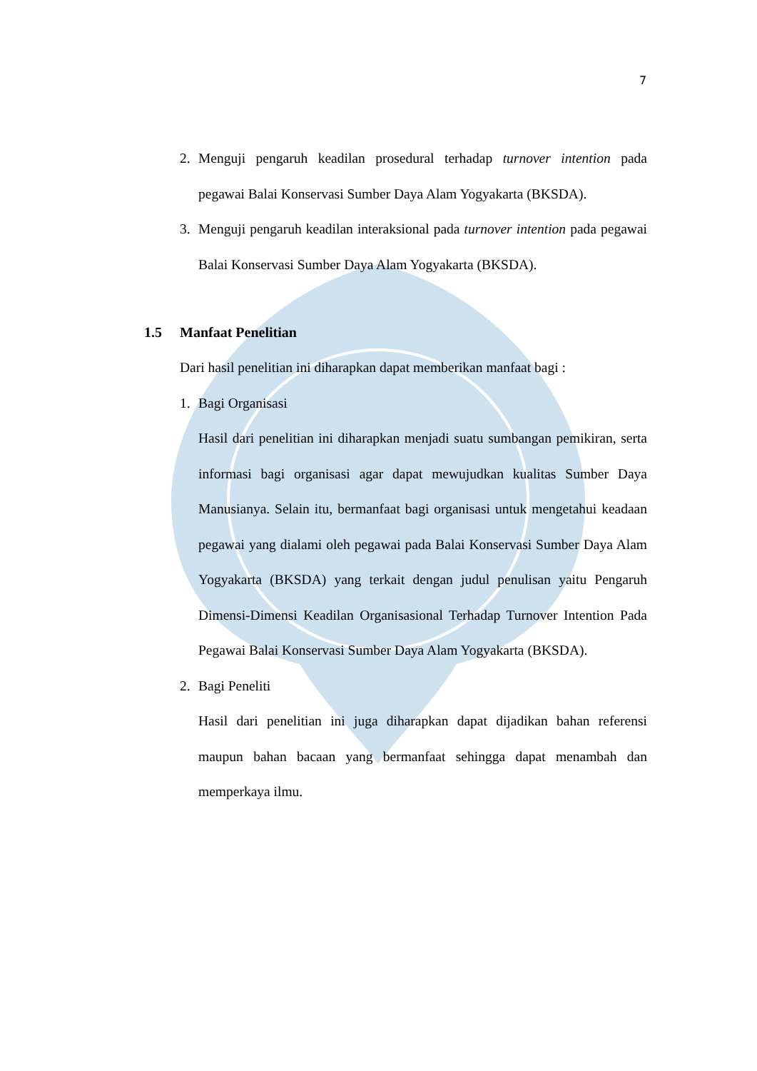7
2. Menguji pengaruh keadilan prosedural terhadap turnover intention pada pegawai Balai Konservasi Sumber Daya Alam Yogyakarta (BKSDA).
3. Menguji pengaruh keadilan interaksional pada turnover intention pada pegawai Balai Konservasi Sumber Daya Alam Yogyakarta (BKSDA).
1.5 Manfaat Penelitian
Dari hasil penelitian ini diharapkan dapat memberikan manfaat bagi :
1. Bagi Organisasi
Hasil dari penelitian ini diharapkan menjadi suatu sumbangan pemikiran, serta informasi bagi organisasi agar dapat mewujudkan kualitas Sumber Daya Manusianya. Selain itu, bermanfaat bagi organisasi untuk mengetahui keadaan pegawai yang dialami oleh pegawai pada Balai Konservasi Sumber Daya Alam Yogyakarta (BKSDA) yang terkait dengan judul penulisan yaitu Pengaruh Dimensi-Dimensi Keadilan Organisasional Terhadap Turnover Intention Pada Pegawai Balai Konservasi Sumber Daya Alam Yogyakarta (BKSDA).
2. Bagi Peneliti
Hasil dari penelitian ini juga diharapkan dapat dijadikan bahan referensi maupun bahan bacaan yang bermanfaat sehingga dapat menambah dan memperkaya ilmu.